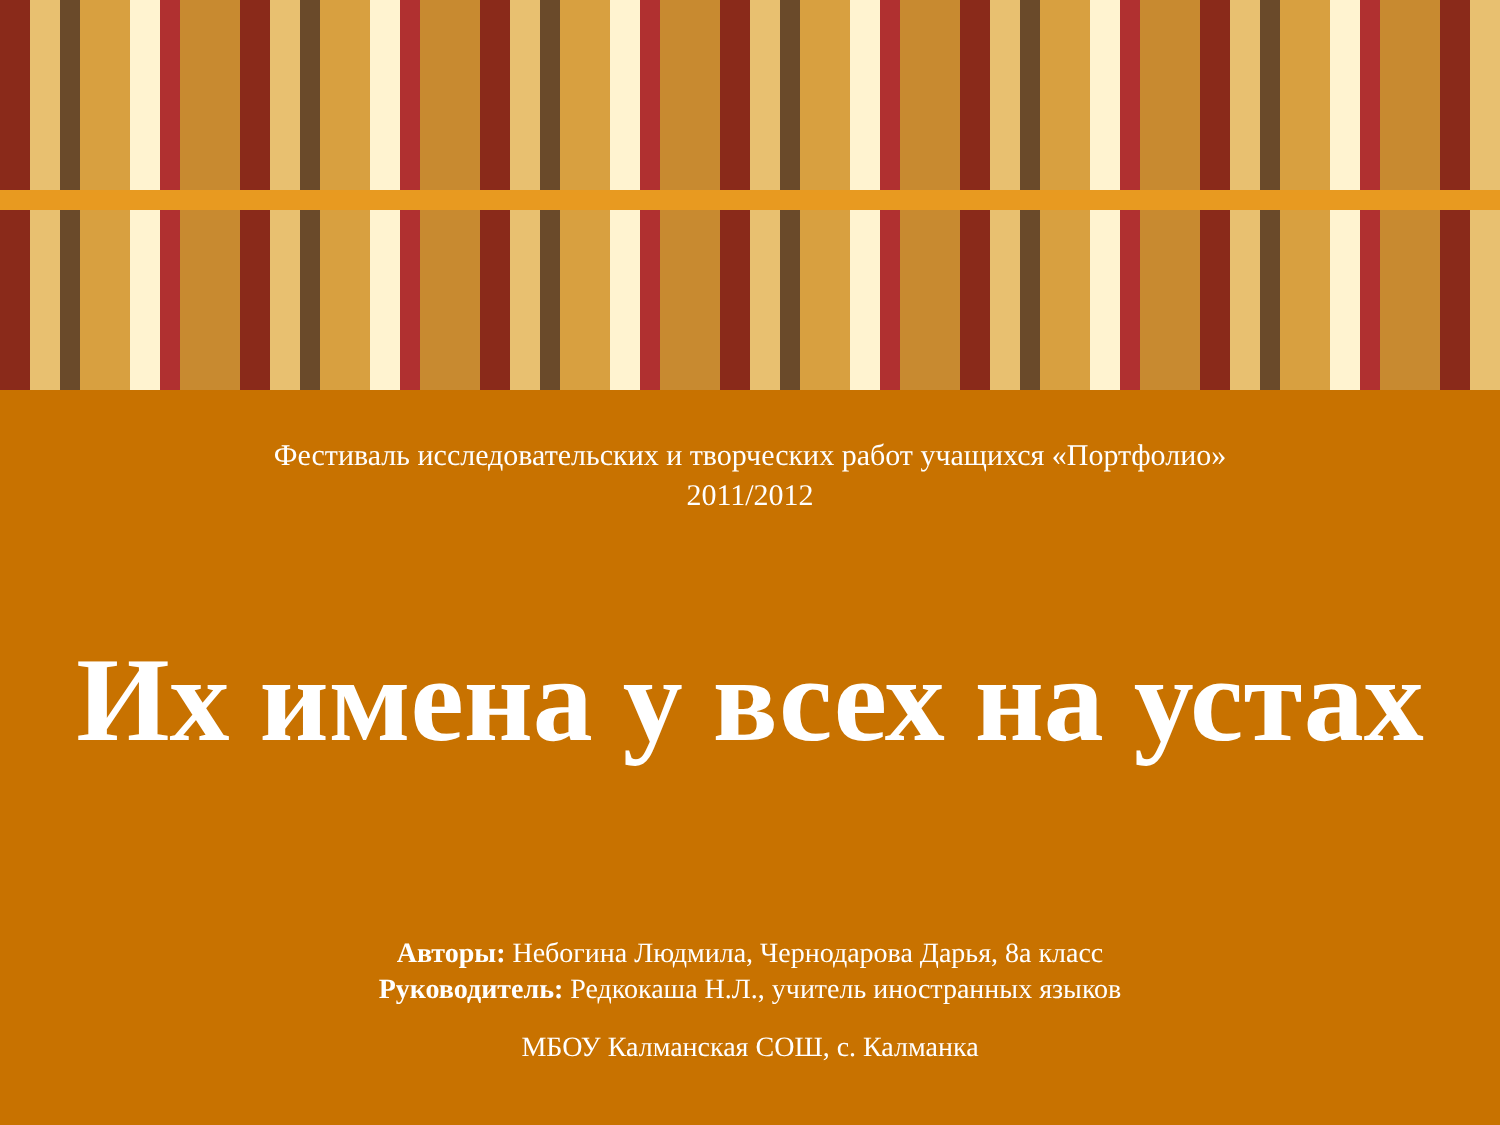Фестиваль исследовательских и творческих работ учащихся «Портфолио»
2011/2012
Их имена у всех на устах
Авторы: Небогина Людмила, Чернодарова Дарья, 8а класс
Руководитель: Редкокаша Н.Л., учитель иностранных языков
МБОУ Калманская СОШ, с. Калманка